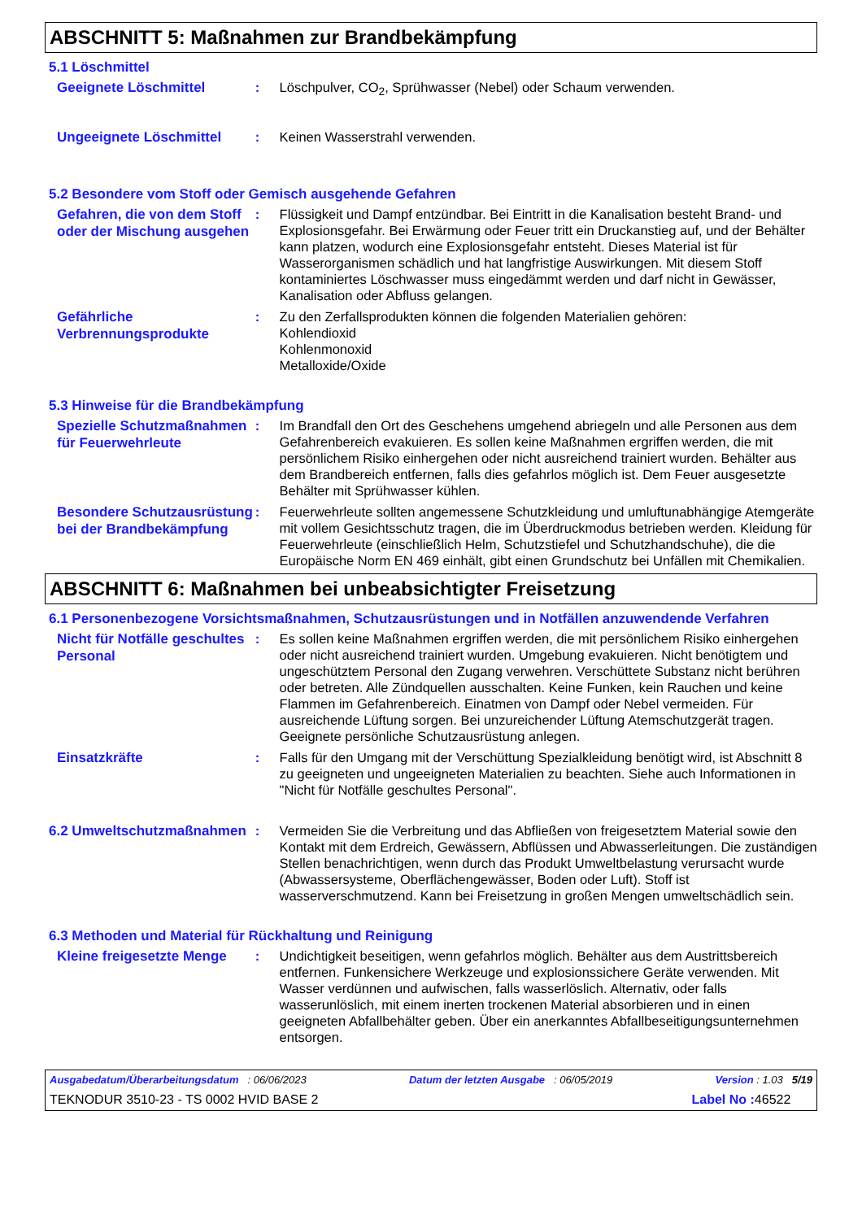ABSCHNITT 5: Maßnahmen zur Brandbekämpfung
5.1 Löschmittel
Geeignete Löschmittel
: Löschpulver, CO<sub>2</sub>, Sprühwasser (Nebel) oder Schaum verwenden.
Ungeeignete Löschmittel
: Keinen Wasserstrahl verwenden.
5.2 Besondere vom Stoff oder Gemisch ausgehende Gefahren
Gefahren, die von dem Stoff oder der Mischung ausgehen
: Flüssigkeit und Dampf entzündbar. Bei Eintritt in die Kanalisation besteht Brand- und Explosionsgefahr. Bei Erwärmung oder Feuer tritt ein Druckanstieg auf, und der Behälter kann platzen, wodurch eine Explosionsgefahr entsteht. Dieses Material ist für Wasserorganismen schädlich und hat langfristige Auswirkungen. Mit diesem Stoff kontaminiertes Löschwasser muss eingedämmt werden und darf nicht in Gewässer, Kanalisation oder Abfluss gelangen.
Gefährliche Verbrennungsprodukte
: Zu den Zerfallsprodukten können die folgenden Materialien gehören:
Kohlendioxid
Kohlenmonoxid
Metalloxide/Oxide
5.3 Hinweise für die Brandbekämpfung
Spezielle Schutzmaßnahmen für Feuerwehrleute
: Im Brandfall den Ort des Geschehens umgehend abriegeln und alle Personen aus dem Gefahrenbereich evakuieren. Es sollen keine Maßnahmen ergriffen werden, die mit persönlichem Risiko einhergehen oder nicht ausreichend trainiert wurden. Behälter aus dem Brandbereich entfernen, falls dies gefahrlos möglich ist. Dem Feuer ausgesetzte Behälter mit Sprühwasser kühlen.
Besondere Schutzausrüstung bei der Brandbekämpfung
: Feuerwehrleute sollten angemessene Schutzkleidung und umluftunabhängige Atemgeräte mit vollem Gesichtsschutz tragen, die im Überdruckmodus betrieben werden. Kleidung für Feuerwehrleute (einschließlich Helm, Schutzstiefel und Schutzhandschuhe), die die Europäische Norm EN 469 einhält, gibt einen Grundschutz bei Unfällen mit Chemikalien.
ABSCHNITT 6: Maßnahmen bei unbeabsichtigter Freisetzung
6.1 Personenbezogene Vorsichtsmaßnahmen, Schutzausrüstungen und in Notfällen anzuwendende Verfahren
Nicht für Notfälle geschultes Personal
: Es sollen keine Maßnahmen ergriffen werden, die mit persönlichem Risiko einhergehen oder nicht ausreichend trainiert wurden. Umgebung evakuieren. Nicht benötigtem und ungeschütztem Personal den Zugang verwehren. Verschüttete Substanz nicht berühren oder betreten. Alle Zündquellen ausschalten. Keine Funken, kein Rauchen und keine Flammen im Gefahrenbereich. Einatmen von Dampf oder Nebel vermeiden. Für ausreichende Lüftung sorgen. Bei unzureichender Lüftung Atemschutzgerät tragen. Geeignete persönliche Schutzausrüstung anlegen.
Einsatzkräfte
: Falls für den Umgang mit der Verschüttung Spezialkleidung benötigt wird, ist Abschnitt 8 zu geeigneten und ungeeigneten Materialien zu beachten. Siehe auch Informationen in "Nicht für Notfälle geschultes Personal".
6.2 Umweltschutzmaßnahmen
: Vermeiden Sie die Verbreitung und das Abfließen von freigesetztem Material sowie den Kontakt mit dem Erdreich, Gewässern, Abflüssen und Abwasserleitungen. Die zuständigen Stellen benachrichtigen, wenn durch das Produkt Umweltbelastung verursacht wurde (Abwassersysteme, Oberflächengewässer, Boden oder Luft). Stoff ist wasserverschmutzend. Kann bei Freisetzung in großen Mengen umweltschädlich sein.
6.3 Methoden und Material für Rückhaltung und Reinigung
Kleine freigesetzte Menge
: Undichtigkeit beseitigen, wenn gefahrlos möglich. Behälter aus dem Austrittsbereich entfernen. Funkensichere Werkzeuge und explosionssichere Geräte verwenden. Mit Wasser verdünnen und aufwischen, falls wasserlöslich. Alternativ, oder falls wasserunlöslich, mit einem inerten trockenen Material absorbieren und in einen geeigneten Abfallbehälter geben. Über ein anerkanntes Abfallbeseitigungsunternehmen entsorgen.
Ausgabedatum/Überarbeitungsdatum : 06/06/2023 Datum der letzten Ausgabe : 06/05/2019 Version : 1.03 5/19
TEKNODUR 3510-23 - TS 0002 HVID BASE 2 Label No : 46522